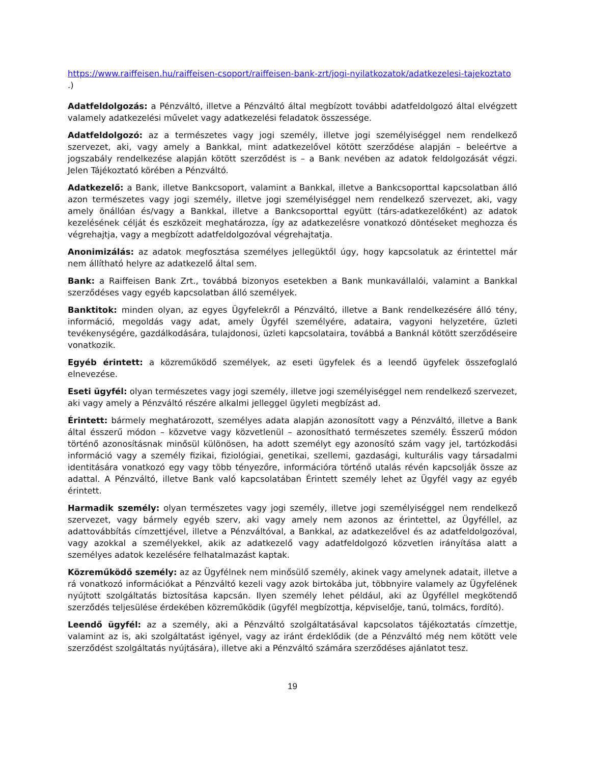https://www.raiffeisen.hu/raiffeisen-csoport/raiffeisen-bank-zrt/jogi-nyilatkozatok/adatkezelesi-tajekoztato .)
Adatfeldolgozás: a Pénzváltó, illetve a Pénzváltó által megbízott további adatfeldolgozó által elvégzett valamely adatkezelési művelet vagy adatkezelési feladatok összessége.
Adatfeldolgozó: az a természetes vagy jogi személy, illetve jogi személyiséggel nem rendelkező szervezet, aki, vagy amely a Bankkal, mint adatkezelővel kötött szerződése alapján – beleértve a jogszabály rendelkezése alapján kötött szerződést is – a Bank nevében az adatok feldolgozását végzi. Jelen Tájékoztató körében a Pénzváltó.
Adatkezelő: a Bank, illetve Bankcsoport, valamint a Bankkal, illetve a Bankcsoporttal kapcsolatban álló azon természetes vagy jogi személy, illetve jogi személyiséggel nem rendelkező szervezet, aki, vagy amely önállóan és/vagy a Bankkal, illetve a Bankcsoporttal együtt (társ-adatkezelőként) az adatok kezelésének célját és eszközeit meghatározza, így az adatkezelésre vonatkozó döntéseket meghozza és végrehajtja, vagy a megbízott adatfeldolgozóval végrehajtatja.
Anonimizálás: az adatok megfosztása személyes jellegüktől úgy, hogy kapcsolatuk az érintettel már nem állítható helyre az adatkezelő által sem.
Bank: a Raiffeisen Bank Zrt., továbbá bizonyos esetekben a Bank munkavállalói, valamint a Bankkal szerződéses vagy egyéb kapcsolatban álló személyek.
Banktitok: minden olyan, az egyes Ügyfelekről a Pénzváltó, illetve a Bank rendelkezésére álló tény, információ, megoldás vagy adat, amely Ügyfél személyére, adataira, vagyoni helyzetére, üzleti tevékenységére, gazdálkodására, tulajdonosi, üzleti kapcsolataira, továbbá a Banknál kötött szerződéseire vonatkozik.
Egyéb érintett: a közreműködő személyek, az eseti ügyfelek és a leendő ügyfelek összefoglaló elnevezése.
Eseti ügyfél: olyan természetes vagy jogi személy, illetve jogi személyiséggel nem rendelkező szervezet, aki vagy amely a Pénzváltó részére alkalmi jelleggel ügyleti megbízást ad.
Érintett: bármely meghatározott, személyes adata alapján azonosított vagy a Pénzváltó, illetve a Bank által ésszerű módon – közvetve vagy közvetlenül – azonosítható természetes személy. Ésszerű módon történő azonosításnak minősül különösen, ha adott személyt egy azonosító szám vagy jel, tartózkodási információ vagy a személy fizikai, fiziológiai, genetikai, szellemi, gazdasági, kulturális vagy társadalmi identitására vonatkozó egy vagy több tényezőre, információra történő utalás révén kapcsolják össze az adattal. A Pénzváltó, illetve Bank való kapcsolatában Érintett személy lehet az Ügyfél vagy az egyéb érintett.
Harmadik személy: olyan természetes vagy jogi személy, illetve jogi személyiséggel nem rendelkező szervezet, vagy bármely egyéb szerv, aki vagy amely nem azonos az érintettel, az Ügyféllel, az adattovábbítás címzettjével, illetve a Pénzváltóval, a Bankkal, az adatkezelővel és az adatfeldolgozóval, vagy azokkal a személyekkel, akik az adatkezelő vagy adatfeldolgozó közvetlen irányítása alatt a személyes adatok kezelésére felhatalmazást kaptak.
Közreműködő személy: az az Ügyfélnek nem minősülő személy, akinek vagy amelynek adatait, illetve a rá vonatkozó információkat a Pénzváltó kezeli vagy azok birtokába jut, többnyire valamely az Ügyfelének nyújtott szolgáltatás biztosítása kapcsán. Ilyen személy lehet például, aki az Ügyféllel megkötendő szerződés teljesülése érdekében közreműködik (ügyfél megbízottja, képviselője, tanú, tolmács, fordító).
Leendő ügyfél: az a személy, aki a Pénzváltó szolgáltatásával kapcsolatos tájékoztatás címzettje, valamint az is, aki szolgáltatást igényel, vagy az iránt érdeklődik (de a Pénzváltó még nem kötött vele szerződést szolgáltatás nyújtására), illetve aki a Pénzváltó számára szerződéses ajánlatot tesz.
19